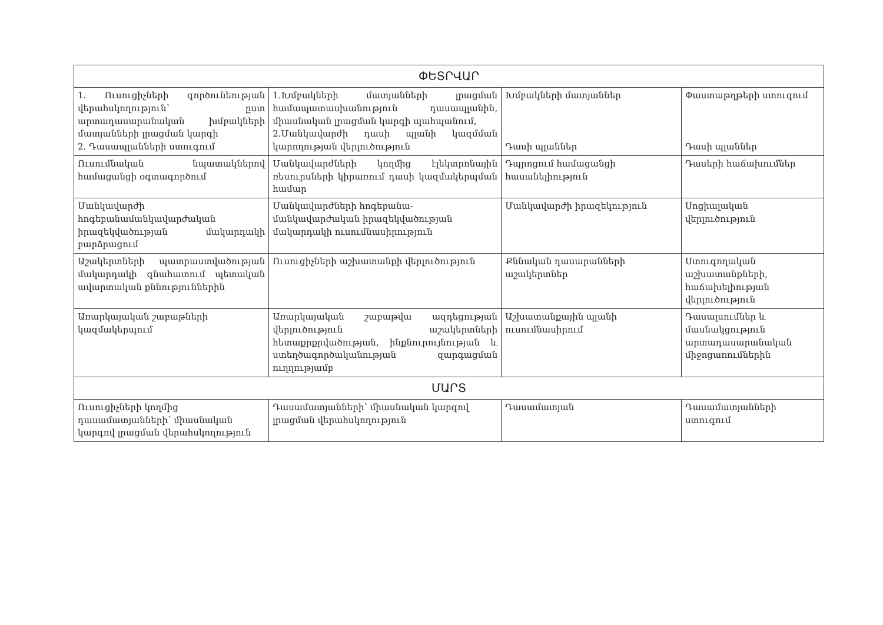| ՓԵՏՐՎԱՐ | | | |
| 1. Ուսուցիչների գործունեության վերահսկողություն՝ ըստ արտադասարանական խմբակների մատյանների լրացման կարգի 2. Դասապլանների ստուգում | 1.Խմբակների մատյանների լրացման համապատասխանություն դասապլանին, միասնական լրացման կարգի պահպանում, 2.Մանկավարժի դասի պլանի կազմման կարողության վերլուծություն | Խմբակների մատյաններ Դասի պլաններ | Փաստաթղթերի ստուգում Դասի պլաններ |
| Ուսումնական նպատակներով համացանցի օգտագործում | Մանկավարժների կողմից էլեկտրոնային ռեսուրսների կիրառում դասի կազմակերպման համար | Դպրոցում համացանցի հասանելիություն | Դասերի հաճախումներ |
| Մանկավարժի հոգեբանամանկավարժական իրազեկվածության մակարդակի բարձրացում | Մանկավարժների հոգեբանա-մանկավարժական իրազեկվածության մակարդակի ուսումնասիրություն | Մանկավարժի իրազեկություն | Սոցիալական վերլուծություն |
| Աշակերտների պատրաստվածության մակարդակի գնահատում պետական ավարտական քննություններին | Ուսուցիչների աշխատանքի վերլուծություն | Քննական դասարանների աշակերտներ | Ստուգողական աշխատանքների, հաճախելիության վերլուծություն |
| Առարկայական շաբաթների կազմակերպում | Առարկայական շաբաթվա ազդեցության վերլուծություն աշակերտների հետաքրքրվածության, ինքնուրույնության և ստեղծագործականության զարգացման ուղղությամբ | Աշխատանքային պլանի ուսումնասիրում | Դասալսումներ և մասնակցություն արտադասարանական միջոցառումներին |
| ՄԱՐՏ | | | |
| Ուսուցիչների կողմից դասամատյանների՝ միասնական կարգով լրացման վերահսկողություն | Դասամատյանների՝ միասնական կարգով լրացման վերահսկողություն | Դասամատյան | Դասամատյանների ստուգում |